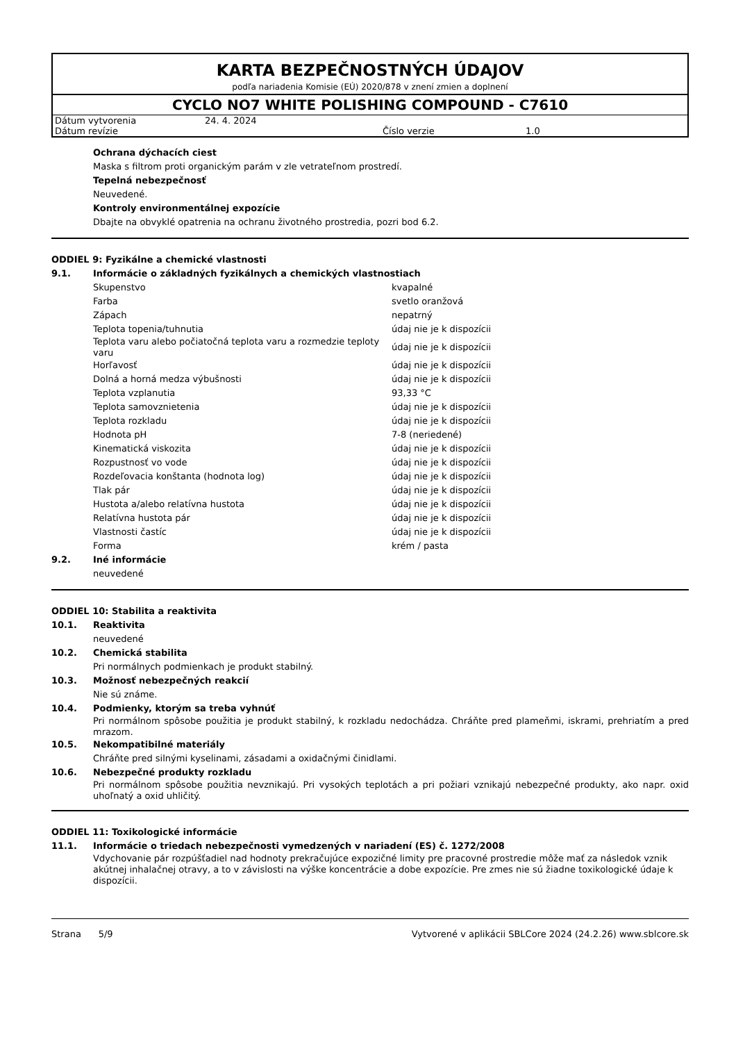KARTA BEZPEČNOSTNÝCH ÚDAJOV
podľa nariadenia Komisie (EÚ) 2020/878 v znení zmien a doplnení
CYCLO NO7 WHITE POLISHING COMPOUND - C7610
| Dátum vytvorenia | 24. 4. 2024 | | |
| Dátum revízie | | Číslo verzie | 1.0 |
Ochrana dýchacích ciest
Maska s filtrom proti organickým parám v zle vetrateľnom prostredí.
Tepelná nebezpečnosť
Neuvedené.
Kontroly environmentálnej expozície
Dbajte na obvyklé opatrenia na ochranu životného prostredia, pozri bod 6.2.
ODDIEL 9: Fyzikálne a chemické vlastnosti
9.1. Informácie o základných fyzikálnych a chemických vlastnostiach
| Skupenstvo | kvapalné |
| Farba | svetlo oranžová |
| Zápach | nepatrný |
| Teplota topenia/tuhnutia | údaj nie je k dispozícii |
| Teplota varu alebo počiatočná teplota varu a rozmedzie teploty varu | údaj nie je k dispozícii |
| Horľavosť | údaj nie je k dispozícii |
| Dolná a horná medza výbušnosti | údaj nie je k dispozícii |
| Teplota vzplanutia | 93,33 °C |
| Teplota samovznietenia | údaj nie je k dispozícii |
| Teplota rozkladu | údaj nie je k dispozícii |
| Hodnota pH | 7-8 (neriedené) |
| Kinematická viskozita | údaj nie je k dispozícii |
| Rozpustnosť vo vode | údaj nie je k dispozícii |
| Rozdeľovacia konštanta (hodnota log) | údaj nie je k dispozícii |
| Tlak pár | údaj nie je k dispozícii |
| Hustota a/alebo relatívna hustota | údaj nie je k dispozícii |
| Relatívna hustota pár | údaj nie je k dispozícii |
| Vlastnosti častíc | údaj nie je k dispozícii |
| Forma | krém / pasta |
9.2. Iné informácie
neuvedené
ODDIEL 10: Stabilita a reaktivita
10.1. Reaktivita
neuvedené
10.2. Chemická stabilita
Pri normálnych podmienkach je produkt stabilný.
10.3. Možnosť nebezpečných reakcií
Nie sú známe.
10.4. Podmienky, ktorým sa treba vyhnúť
Pri normálnom spôsobe použitia je produkt stabilný, k rozkladu nedochádza. Chráňte pred plameňmi, iskrami, prehriatím a pred mrazom.
10.5. Nekompatibilné materiály
Chráňte pred silnými kyselinami, zásadami a oxidačnými činidlami.
10.6. Nebezpečné produkty rozkladu
Pri normálnom spôsobe použitia nevznikajú. Pri vysokých teplotách a pri požiari vznikajú nebezpečné produkty, ako napr. oxid uhoľnatý a oxid uhličitý.
ODDIEL 11: Toxikologické informácie
11.1. Informácie o triedach nebezpečnosti vymedzených v nariadení (ES) č. 1272/2008
Vdychovanie pár rozpúšťadiel nad hodnoty prekračujúce expozičné limity pre pracovné prostredie môže mať za následok vznik akútnej inhalačnej otravy, a to v závislosti na výške koncentrácie a dobe expozície. Pre zmes nie sú žiadne toxikologické údaje k dispozícii.
Strana 5/9 Vytvorené v aplikácii SBLCore 2024 (24.2.26) www.sblcore.sk